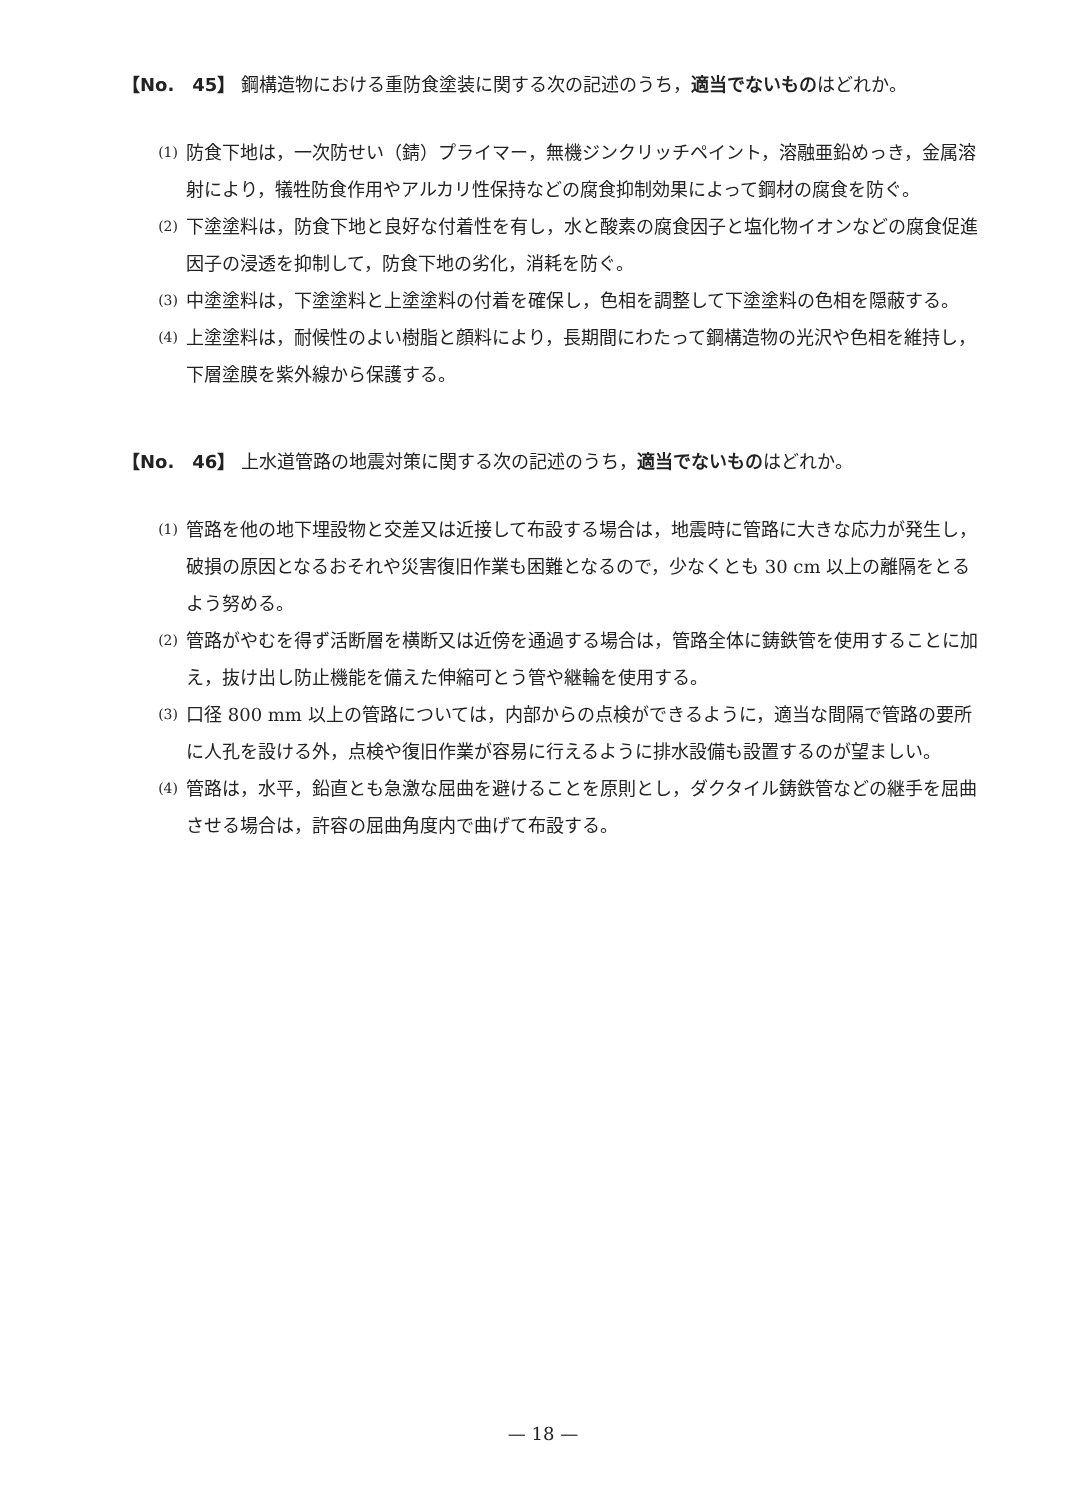【No.　45】 鋼構造物における重防食塗装に関する次の記述のうち，適当でないものはどれか。
(1) 防食下地は，一次防せい（錆）プライマー，無機ジンクリッチペイント，溶融亜鉛めっき，金属溶射により，犠牲防食作用やアルカリ性保持などの腐食抑制効果によって鋼材の腐食を防ぐ。
(2) 下塗塗料は，防食下地と良好な付着性を有し，水と酸素の腐食因子と塩化物イオンなどの腐食促進因子の浸透を抑制して，防食下地の劣化，消耗を防ぐ。
(3) 中塗塗料は，下塗塗料と上塗塗料の付着を確保し，色相を調整して下塗塗料の色相を隠蔽する。
(4) 上塗塗料は，耐候性のよい樹脂と顔料により，長期間にわたって鋼構造物の光沢や色相を維持し，下層塗膜を紫外線から保護する。
【No.　46】 上水道管路の地震対策に関する次の記述のうち，適当でないものはどれか。
(1) 管路を他の地下埋設物と交差又は近接して布設する場合は，地震時に管路に大きな応力が発生し，破損の原因となるおそれや災害復旧作業も困難となるので，少なくとも 30 cm 以上の離隔をとるよう努める。
(2) 管路がやむを得ず活断層を横断又は近傍を通過する場合は，管路全体に鋳鉄管を使用することに加え，抜け出し防止機能を備えた伸縮可とう管や継輪を使用する。
(3) 口径 800 mm 以上の管路については，内部からの点検ができるように，適当な間隔で管路の要所に人孔を設ける外，点検や復旧作業が容易に行えるように排水設備も設置するのが望ましい。
(4) 管路は，水平，鉛直とも急激な屈曲を避けることを原則とし，ダクタイル鋳鉄管などの継手を屈曲させる場合は，許容の屈曲角度内で曲げて布設する。
— 18 —